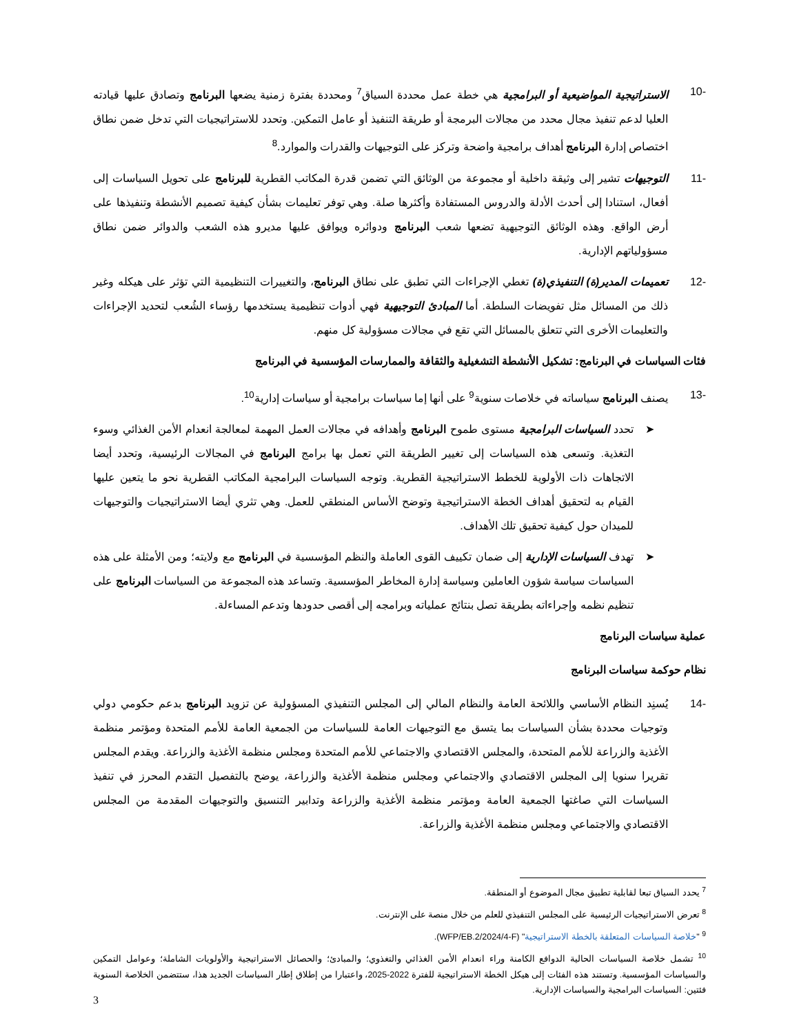-10 الاستراتيجية المواضيعية أو البرامجية هي خطة عمل محددة السياق<sup>7</sup> ومحددة بفترة زمنية يضعها البرنامج وتصادق عليها قيادته العليا لدعم تنفيذ مجال محدد من مجالات البرمجة أو طريقة التنفيذ أو عامل التمكين. وتحدد للاستراتيجيات التي تدخل ضمن نطاق اختصاص إدارة البرنامج أهداف برامجية واضحة وتركز على التوجيهات والقدرات والموارد.<sup>8</sup>
-11 التوجيهات تشير إلى وثيقة داخلية أو مجموعة من الوثائق التي تضمن قدرة المكاتب القطرية للبرنامج على تحويل السياسات إلى أفعال، استنادا إلى أحدث الأدلة والدروس المستفادة وأكثرها صلة. وهي توفر تعليمات بشأن كيفية تصميم الأنشطة وتنفيذها على أرض الواقع. وهذه الوثائق التوجيهية تضعها شعب البرنامج ودوائره ويوافق عليها مديرو هذه الشعب والدوائر ضمن نطاق مسؤولياتهم الإدارية.
-12 تعميمات المدير(ة) التنفيذي(ة) تغطي الإجراءات التي تطبق على نطاق البرنامج، والتغييرات التنظيمية التي تؤثر على هيكله وغير ذلك من المسائل مثل تفويضات السلطة. أما المبادئ التوجيهية فهي أدوات تنظيمية يستخدمها رؤساء الشُعب لتحديد الإجراءات والتعليمات الأخرى التي تتعلق بالمسائل التي تقع في مجالات مسؤولية كل منهم.
فئات السياسات في البرنامج: تشكيل الأنشطة التشغيلية والثقافة والممارسات المؤسسية في البرنامج
-13 يصنف البرنامج سياساته في خلاصات سنوية<sup>9</sup> على أنها إما سياسات برامجية أو سياسات إدارية<sup>10</sup>.
➤ تحدد السياسات البرامجية مستوى طموح البرنامج وأهدافه في مجالات العمل المهمة لمعالجة انعدام الأمن الغذائي وسوء التغذية. وتسعى هذه السياسات إلى تغيير الطريقة التي تعمل بها برامج البرنامج في المجالات الرئيسية، وتحدد أيضا الاتجاهات ذات الأولوية للخطط الاستراتيجية القطرية. وتوجه السياسات البرامجية المكاتب القطرية نحو ما يتعين عليها القيام به لتحقيق أهداف الخطة الاستراتيجية وتوضح الأساس المنطقي للعمل. وهي تثري أيضا الاستراتيجيات والتوجيهات للميدان حول كيفية تحقيق تلك الأهداف.
➤ تهدف السياسات الإدارية إلى ضمان تكييف القوى العاملة والنظم المؤسسية في البرنامج مع ولايته؛ ومن الأمثلة على هذه السياسات سياسة شؤون العاملين وسياسة إدارة المخاطر المؤسسية. وتساعد هذه المجموعة من السياسات البرنامج على تنظيم نظمه وإجراءاته بطريقة تصل بنتائج عملياته وبرامجه إلى أقصى حدودها وتدعم المساءلة.
عملية سياسات البرنامج
نظام حوكمة سياسات البرنامج
-14 يُسنِد النظام الأساسي واللائحة العامة والنظام المالي إلى المجلس التنفيذي المسؤولية عن تزويد البرنامج بدعم حكومي دولي وتوجيات محددة بشأن السياسات بما يتسق مع التوجيهات العامة للسياسات من الجمعية العامة للأمم المتحدة ومؤتمر منظمة الأغذية والزراعة للأمم المتحدة، والمجلس الاقتصادي والاجتماعي للأمم المتحدة ومجلس منظمة الأغذية والزراعة. ويقدم المجلس تقريرا سنويا إلى المجلس الاقتصادي والاجتماعي ومجلس منظمة الأغذية والزراعة، يوضح بالتفصيل التقدم المحرز في تنفيذ السياسات التي صاغتها الجمعية العامة ومؤتمر منظمة الأغذية والزراعة وتدابير التنسيق والتوجيهات المقدمة من المجلس الاقتصادي والاجتماعي ومجلس منظمة الأغذية والزراعة.
<sup>7</sup> يحدد السياق تبعا لقابلية تطبيق مجال الموضوع أو المنطقة.
<sup>8</sup> تعرض الاستراتيجيات الرئيسية على المجلس التنفيذي للعلم من خلال منصة على الإنترنت.
<sup>9</sup> "خلاصة السياسات المتعلقة بالخطة الاستراتيجية" (WFP/EB.2/2024/4-F).
<sup>10</sup> تشمل خلاصة السياسات الحالية الدوافع الكامنة وراء انعدام الأمن الغذائي والتغذوي؛ والمبادئ؛ والحصائل الاستراتيجية والأولويات الشاملة؛ وعوامل التمكين والسياسات المؤسسية. وتستند هذه الفئات إلى هيكل الخطة الاستراتيجية للفترة 2022-2025، واعتبارا من إطلاق إطار السياسات الجديد هذا، ستتضمن الخلاصة السنوية فئتين: السياسات البرامجية والسياسات الإدارية.
3